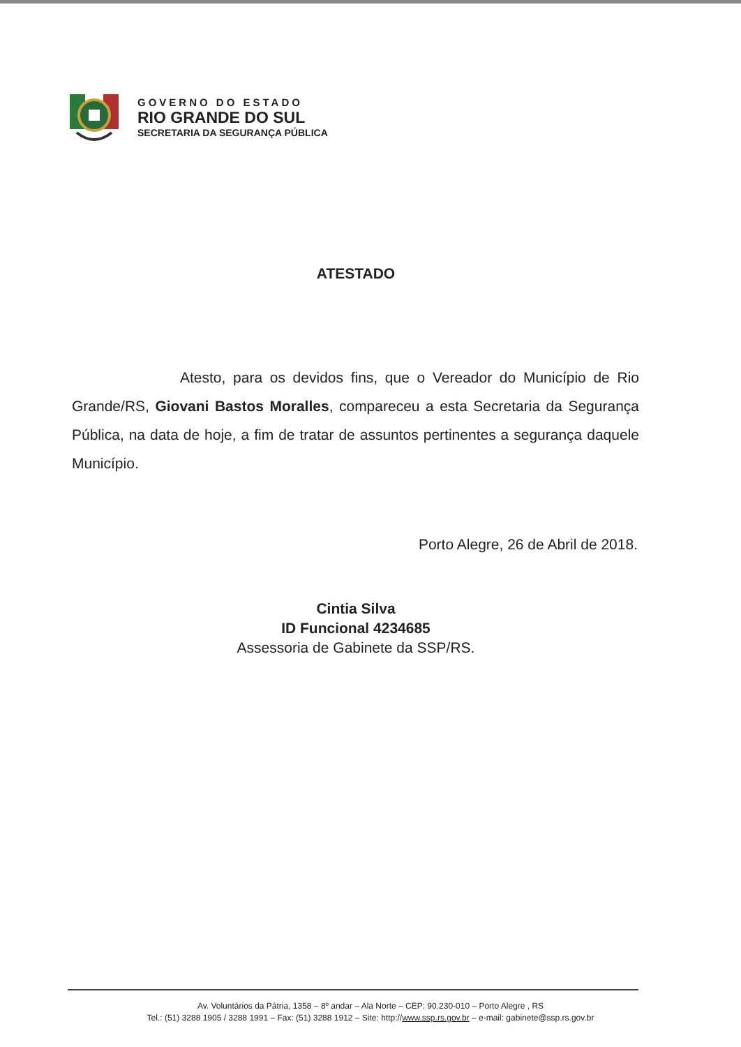GOVERNO DO ESTADO
RIO GRANDE DO SUL
SECRETARIA DA SEGURANÇA PÚBLICA
ATESTADO
Atesto, para os devidos fins, que o Vereador do Município de Rio Grande/RS, Giovani Bastos Moralles, compareceu a esta Secretaria da Segurança Pública, na data de hoje, a fim de tratar de assuntos pertinentes a segurança daquele Município.
Porto Alegre, 26 de Abril de 2018.
Cintia Silva
ID Funcional 4234685
Assessoria de Gabinete da SSP/RS.
Av. Voluntários da Pátria, 1358 – 8º andar – Ala Norte – CEP: 90.230-010 – Porto Alegre , RS
Tel.: (51) 3288 1905 / 3288 1991 – Fax: (51) 3288 1912 – Site: http://www.ssp.rs.gov.br – e-mail: gabinete@ssp.rs.gov.br